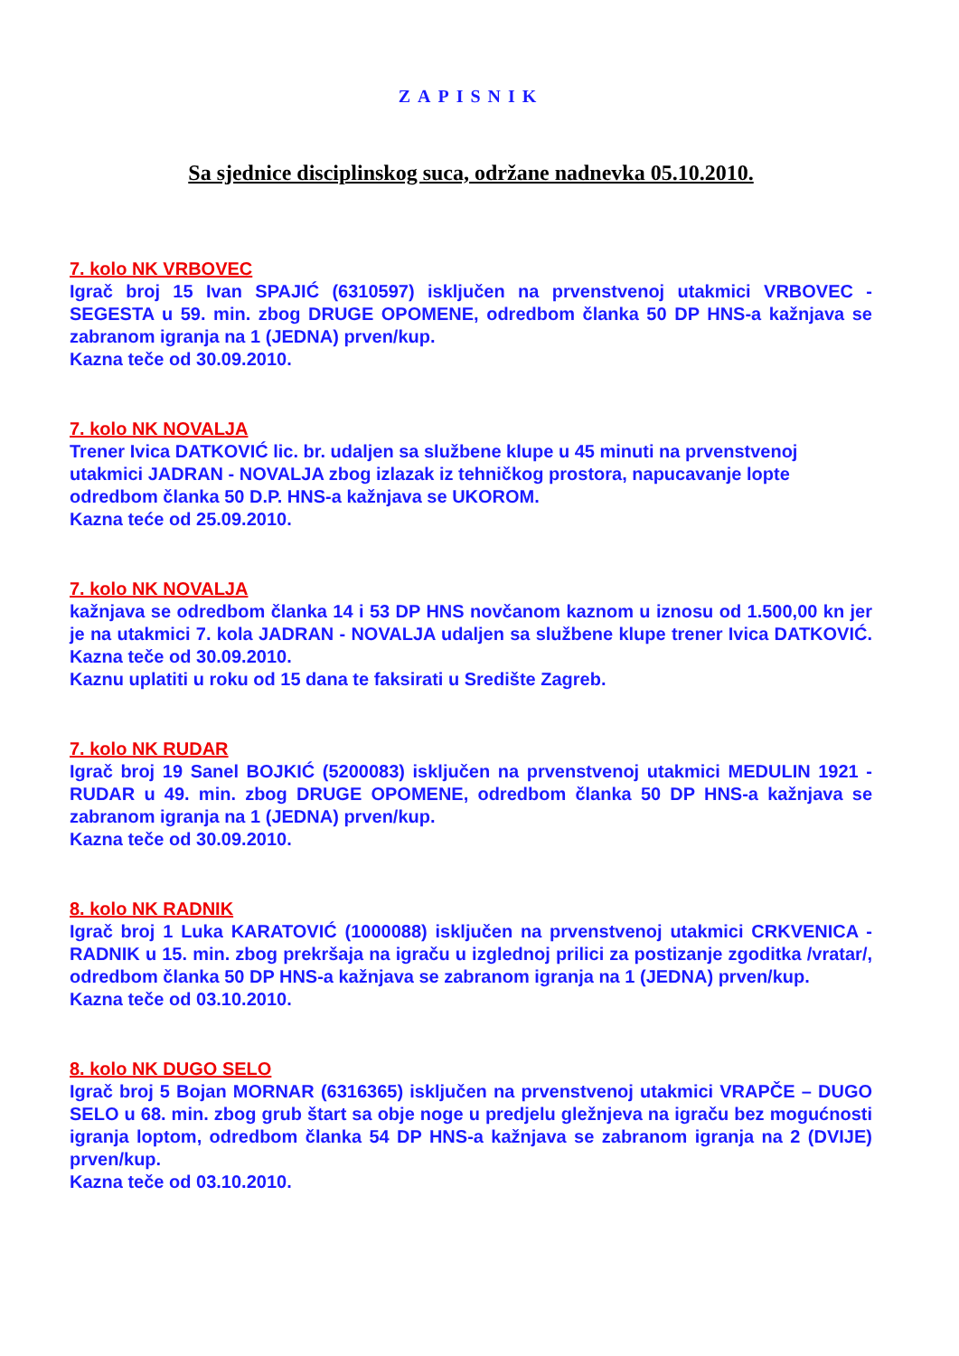ZAPISNIK
Sa sjednice disciplinskog suca, održane nadnevka 05.10.2010.
7. kolo NK VRBOVEC
Igrač broj 15 Ivan SPAJIĆ (6310597) isključen na prvenstvenoj utakmici VRBOVEC - SEGESTA u 59. min. zbog DRUGE OPOMENE, odredbom članka 50 DP HNS-a kažnjava se zabranom igranja na 1 (JEDNA) prven/kup.
Kazna teče od 30.09.2010.
7. kolo NK NOVALJA
Trener Ivica DATKOVIĆ lic. br. udaljen sa službene klupe u 45 minuti na prvenstvenoj utakmici JADRAN - NOVALJA zbog izlazak iz tehničkog prostora, napucavanje lopte odredbom članka 50 D.P. HNS-a kažnjava se UKOROM.
Kazna teće od 25.09.2010.
7. kolo NK NOVALJA
kažnjava se odredbom članka 14 i 53 DP HNS novčanom kaznom u iznosu od 1.500,00 kn jer je na utakmici 7. kola JADRAN - NOVALJA udaljen sa službene klupe trener Ivica DATKOVIĆ. Kazna teče od 30.09.2010.
Kaznu uplatiti u roku od 15 dana te faksirati u Središte Zagreb.
7. kolo NK RUDAR
Igrač broj 19 Sanel BOJKIĆ (5200083) isključen na prvenstvenoj utakmici MEDULIN 1921 - RUDAR u 49. min. zbog DRUGE OPOMENE, odredbom članka 50 DP HNS-a kažnjava se zabranom igranja na 1 (JEDNA) prven/kup.
Kazna teče od 30.09.2010.
8. kolo NK RADNIK
Igrač broj 1 Luka KARATOVIĆ (1000088) isključen na prvenstvenoj utakmici CRKVENICA - RADNIK u 15. min. zbog prekršaja na igraču u izglednoj prilici za postizanje zgoditka /vratar/, odredbom članka 50 DP HNS-a kažnjava se zabranom igranja na 1 (JEDNA) prven/kup.
Kazna teče od 03.10.2010.
8. kolo NK DUGO SELO
Igrač broj 5 Bojan MORNAR (6316365) isključen na prvenstvenoj utakmici VRAPČE – DUGO SELO u 68. min. zbog grub štart sa obje noge u predjelu gležnjeva na igraču bez mogućnosti igranja loptom, odredbom članka 54 DP HNS-a kažnjava se zabranom igranja na 2 (DVIJE) prven/kup.
Kazna teče od 03.10.2010.